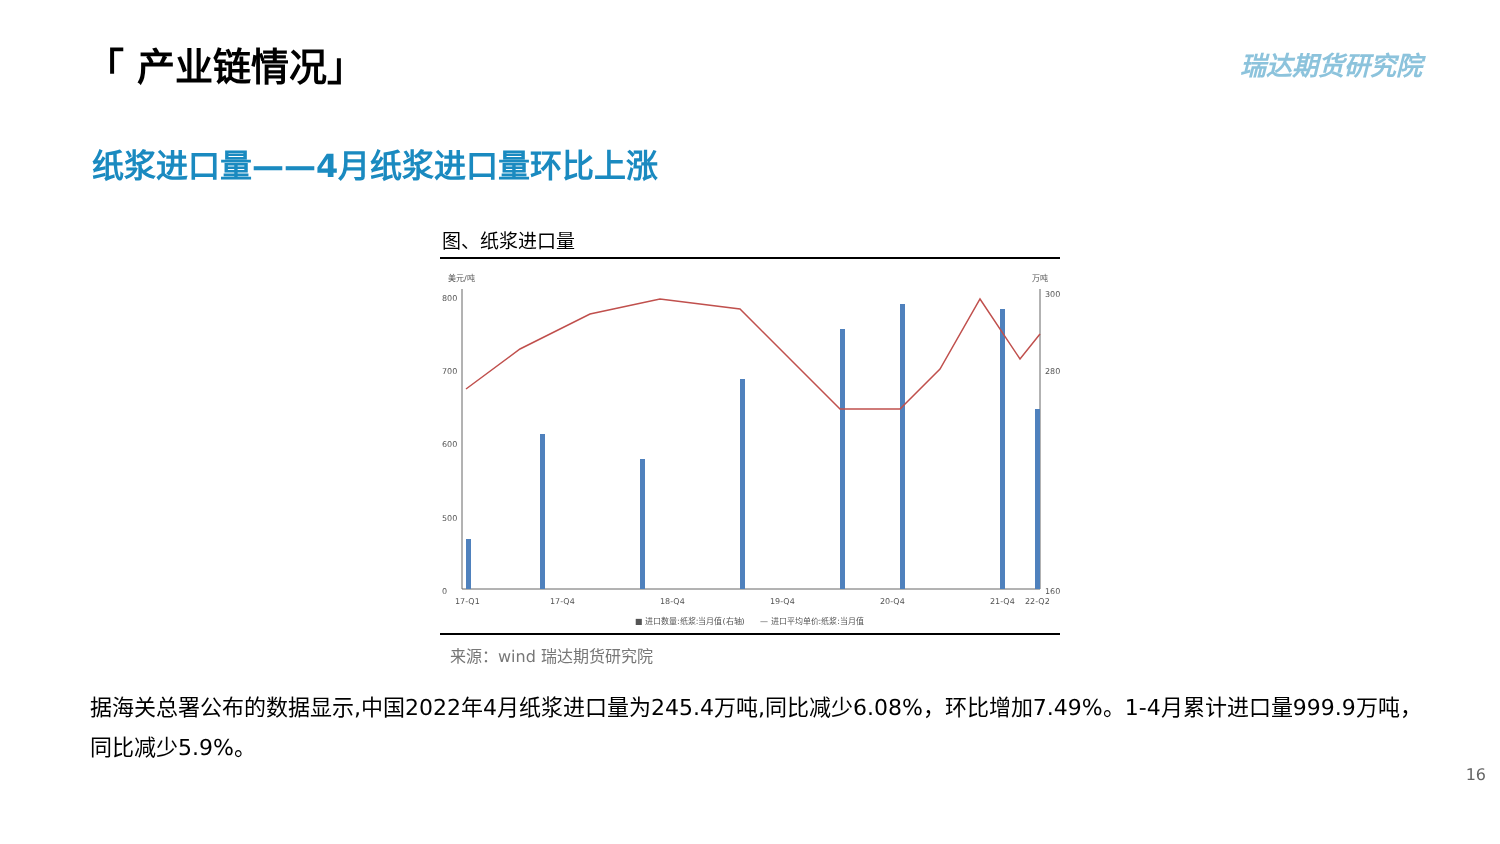「 产业链情况」 瑞达期货研究院
纸浆进口量——4月纸浆进口量环比上涨
图、纸浆进口量
美元/吨
万吨
800
700
600
500
0
300
280
160
17-Q1
17-Q4
18-Q4
19-Q4
20-Q4
21-Q4
22-Q2
■ 进口数量:纸浆:当月值(右轴)
— 进口平均单价:纸浆:当月值
来源：wind 瑞达期货研究院
据海关总署公布的数据显示,中国2022年4月纸浆进口量为245.4万吨,同比减少6.08%，环比增加7.49%。1-4月累计进口量999.9万吨，同比减少5.9%。
16